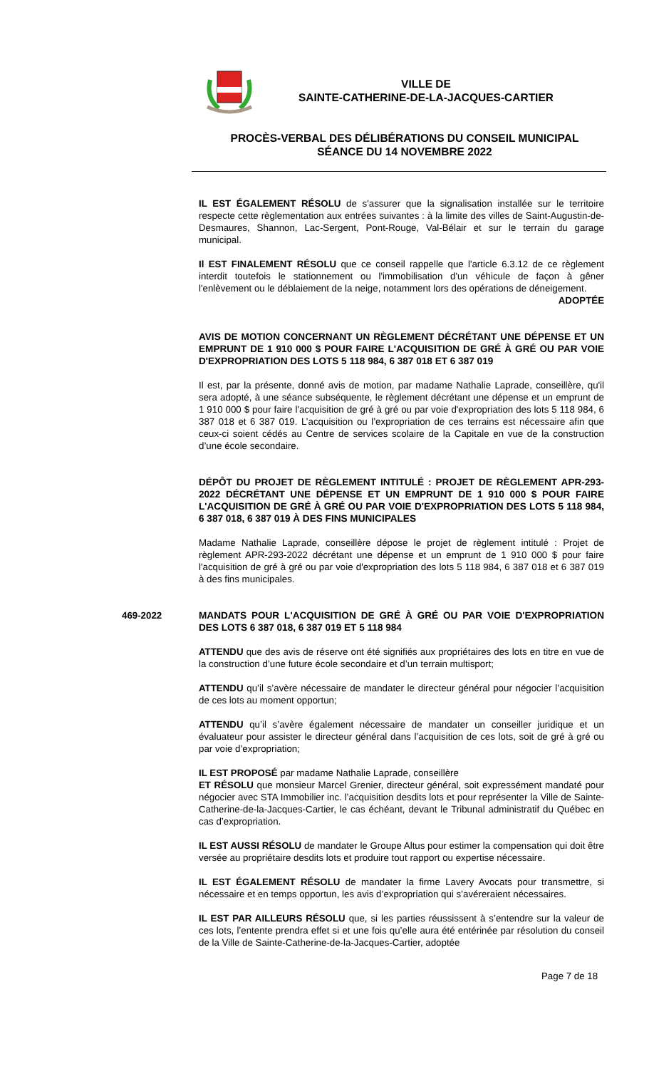VILLE DE
SAINTE-CATHERINE-DE-LA-JACQUES-CARTIER
PROCÈS-VERBAL DES DÉLIBÉRATIONS DU CONSEIL MUNICIPAL
SÉANCE DU 14 NOVEMBRE 2022
IL EST ÉGALEMENT RÉSOLU de s'assurer que la signalisation installée sur le territoire respecte cette règlementation aux entrées suivantes : à la limite des villes de Saint-Augustin-de-Desmaures, Shannon, Lac-Sergent, Pont-Rouge, Val-Bélair et sur le terrain du garage municipal.
Il EST FINALEMENT RÉSOLU que ce conseil rappelle que l'article 6.3.12 de ce règlement interdit toutefois le stationnement ou l'immobilisation d'un véhicule de façon à gêner l'enlèvement ou le déblaiement de la neige, notamment lors des opérations de déneigement.
ADOPTÉE
AVIS DE MOTION CONCERNANT UN RÈGLEMENT DÉCRÉTANT UNE DÉPENSE ET UN EMPRUNT DE 1 910 000 $ POUR FAIRE L'ACQUISITION DE GRÉ À GRÉ OU PAR VOIE D'EXPROPRIATION DES LOTS 5 118 984, 6 387 018 ET 6 387 019
Il est, par la présente, donné avis de motion, par madame Nathalie Laprade, conseillère, qu'il sera adopté, à une séance subséquente, le règlement décrétant une dépense et un emprunt de 1 910 000 $ pour faire l'acquisition de gré à gré ou par voie d'expropriation des lots 5 118 984, 6 387 018 et 6 387 019. L’acquisition ou l’expropriation de ces terrains est nécessaire afin que ceux-ci soient cédés au Centre de services scolaire de la Capitale en vue de la construction d’une école secondaire.
DÉPÔT DU PROJET DE RÈGLEMENT INTITULÉ : PROJET DE RÈGLEMENT APR-293-2022 DÉCRÉTANT UNE DÉPENSE ET UN EMPRUNT DE 1 910 000 $ POUR FAIRE L'ACQUISITION DE GRÉ À GRÉ OU PAR VOIE D'EXPROPRIATION DES LOTS 5 118 984, 6 387 018, 6 387 019 À DES FINS MUNICIPALES
Madame Nathalie Laprade, conseillère dépose le projet de règlement intitulé : Projet de règlement APR-293-2022 décrétant une dépense et un emprunt de 1 910 000 $ pour faire l'acquisition de gré à gré ou par voie d'expropriation des lots 5 118 984, 6 387 018 et 6 387 019 à des fins municipales.
469-2022
MANDATS POUR L'ACQUISITION DE GRÉ À GRÉ OU PAR VOIE D'EXPROPRIATION DES LOTS 6 387 018, 6 387 019 ET 5 118 984
ATTENDU que des avis de réserve ont été signifiés aux propriétaires des lots en titre en vue de la construction d’une future école secondaire et d’un terrain multisport;
ATTENDU qu’il s’avère nécessaire de mandater le directeur général pour négocier l’acquisition de ces lots au moment opportun;
ATTENDU qu’il s’avère également nécessaire de mandater un conseiller juridique et un évaluateur pour assister le directeur général dans l’acquisition de ces lots, soit de gré à gré ou par voie d’expropriation;
IL EST PROPOSÉ par madame Nathalie Laprade, conseillère
ET RÉSOLU que monsieur Marcel Grenier, directeur général, soit expressément mandaté pour négocier avec STA Immobilier inc. l’acquisition desdits lots et pour représenter la Ville de Sainte-Catherine-de-la-Jacques-Cartier, le cas échéant, devant le Tribunal administratif du Québec en cas d’expropriation.
IL EST AUSSI RÉSOLU de mandater le Groupe Altus pour estimer la compensation qui doit être versée au propriétaire desdits lots et produire tout rapport ou expertise nécessaire.
IL EST ÉGALEMENT RÉSOLU de mandater la firme Lavery Avocats pour transmettre, si nécessaire et en temps opportun, les avis d’expropriation qui s’avéreraient nécessaires.
IL EST PAR AILLEURS RÉSOLU que, si les parties réussissent à s’entendre sur la valeur de ces lots, l’entente prendra effet si et une fois qu’elle aura été entérinée par résolution du conseil de la Ville de Sainte-Catherine-de-la-Jacques-Cartier, adoptée
Page 7 de 18